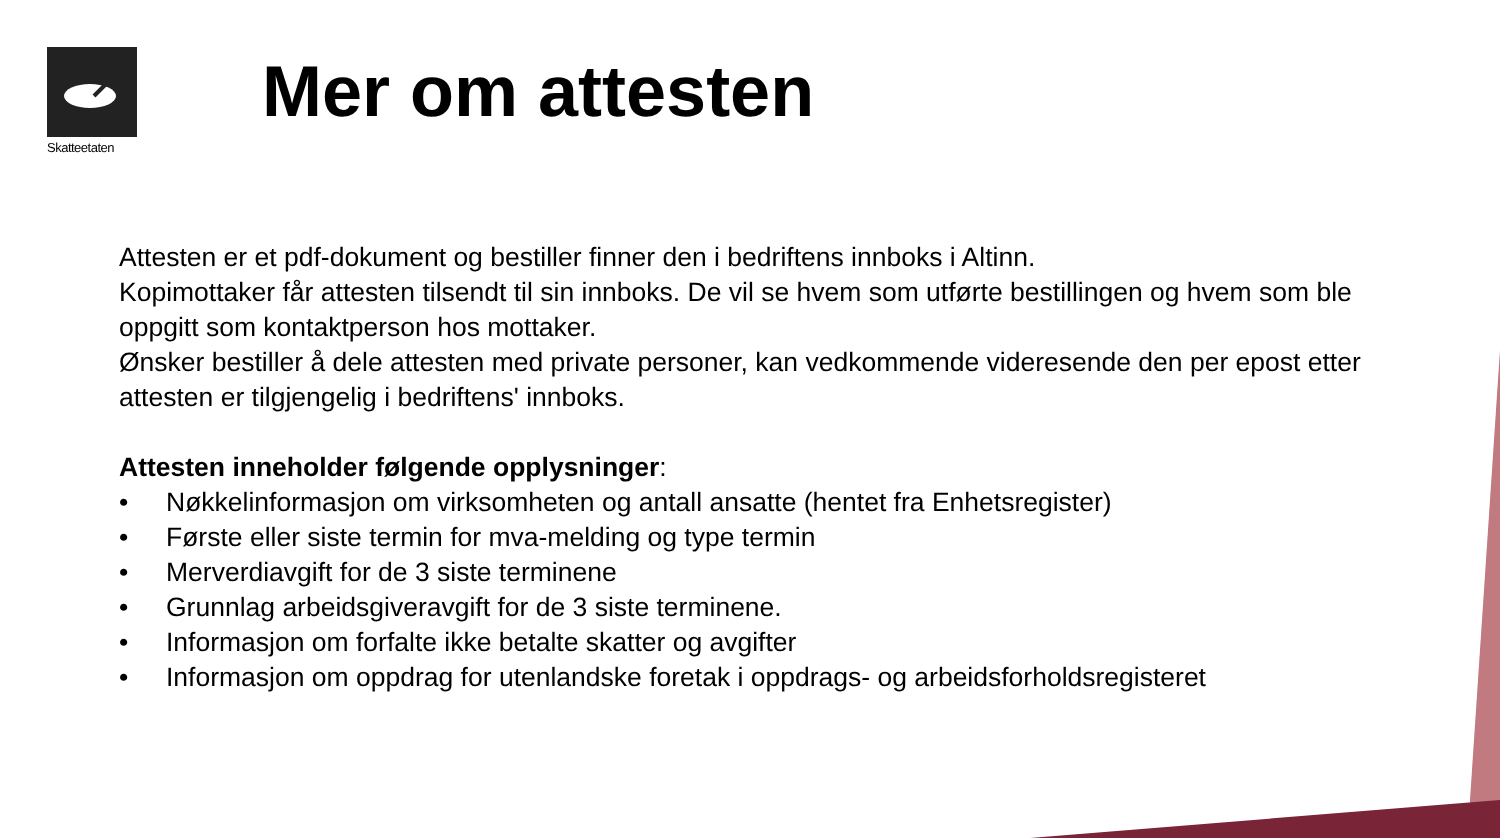Skatteetaten
Mer om attesten
Attesten er et pdf-dokument og bestiller finner den i bedriftens innboks i Altinn.
Kopimottaker får attesten tilsendt til sin innboks. De vil se hvem som utførte bestillingen og hvem som ble oppgitt som kontaktperson hos mottaker.
Ønsker bestiller å dele attesten med private personer, kan vedkommende videresende den per epost etter attesten er tilgjengelig i bedriftens' innboks.
Attesten inneholder følgende opplysninger:
• Nøkkelinformasjon om virksomheten og antall ansatte (hentet fra Enhetsregister)
• Første eller siste termin for mva-melding og type termin
• Merverdiavgift for de 3 siste terminene
• Grunnlag arbeidsgiveravgift for de 3 siste terminene.
• Informasjon om forfalte ikke betalte skatter og avgifter
• Informasjon om oppdrag for utenlandske foretak i oppdrags- og arbeidsforholdsregisteret